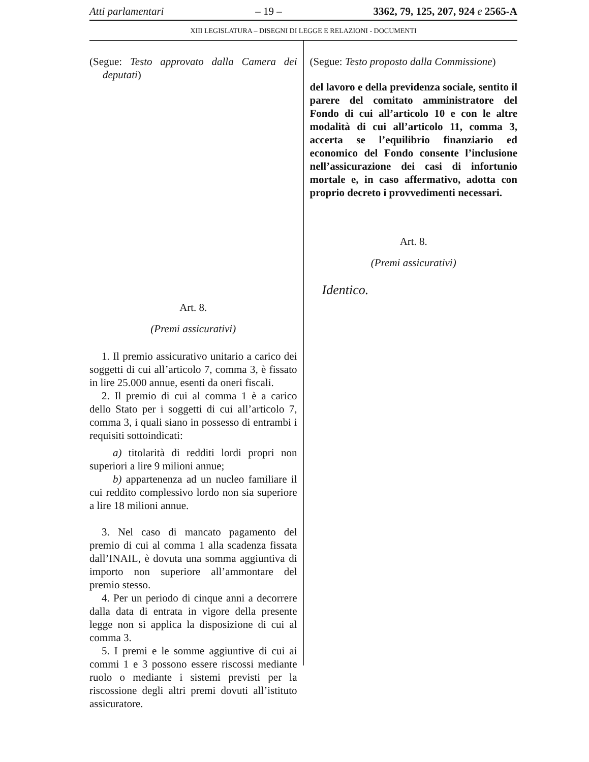Atti parlamentari – 19 – 3362, 79, 125, 207, 924 e 2565-A
XIII LEGISLATURA – DISEGNI DI LEGGE E RELAZIONI - DOCUMENTI
(Segue: Testo approvato dalla Camera dei deputati)
Art. 8.
(Premi assicurativi)
1. Il premio assicurativo unitario a carico dei soggetti di cui all’articolo 7, comma 3, è fissato in lire 25.000 annue, esenti da oneri fiscali.
2. Il premio di cui al comma 1 è a carico dello Stato per i soggetti di cui all’articolo 7, comma 3, i quali siano in possesso di entrambi i requisiti sottoindicati:
a) titolarità di redditi lordi propri non superiori a lire 9 milioni annue;
b) appartenenza ad un nucleo familiare il cui reddito complessivo lordo non sia superiore a lire 18 milioni annue.
3. Nel caso di mancato pagamento del premio di cui al comma 1 alla scadenza fissata dall’INAIL, è dovuta una somma aggiuntiva di importo non superiore all’ammontare del premio stesso.
4. Per un periodo di cinque anni a decorrere dalla data di entrata in vigore della presente legge non si applica la disposizione di cui al comma 3.
5. I premi e le somme aggiuntive di cui ai commi 1 e 3 possono essere riscossi mediante ruolo o mediante i sistemi previsti per la riscossione degli altri premi dovuti all’istituto assicuratore.
(Segue: Testo proposto dalla Commissione)
del lavoro e della previdenza sociale, sentito il parere del comitato amministratore del Fondo di cui all’articolo 10 e con le altre modalità di cui all’articolo 11, comma 3, accerta se l’equilibrio finanziario ed economico del Fondo consente l’inclusione nell’assicurazione dei casi di infortunio mortale e, in caso affermativo, adotta con proprio decreto i provvedimenti necessari.
Art. 8.
(Premi assicurativi)
Identico.